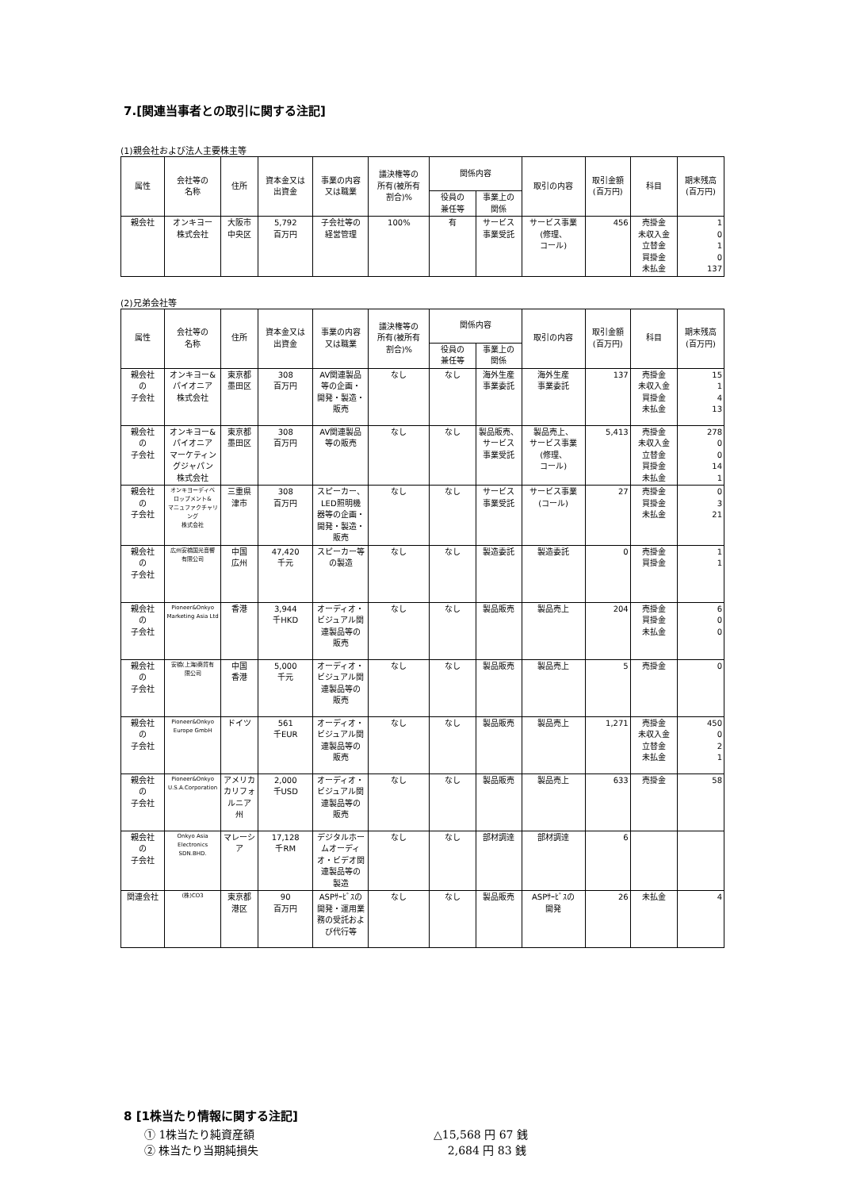7.[関連当事者との取引に関する注記]
(1)親会社および法人主要株主等
| 属性 | 会社等の 名称 | 住所 | 資本金又は 出資金 | 事業の内容 又は職業 | 議決権等の 所有(被所有 割合)% | 関係内容 | | 取引の内容 | 取引金額 (百万円) | 科目 | 期末残高 (百万円) |
| --- | --- | --- | --- | --- | --- | --- | --- | --- | --- | --- | --- |
| | | | | | | 役員の 兼任等 | 事業上の 関係 | | | | |
| 親会社 | オンキヨー 株式会社 | 大阪市 中央区 | 5,792 百万円 | 子会社等の 経営管理 | 100% | 有 | サービス 事業受託 | サービス事業 (修理、 コール) | 456 | 売掛金 未収入金 立替金 買掛金 未払金 | 1 0 1 0 137 |
(2)兄弟会社等
| 属性 | 会社等の 名称 | 住所 | 資本金又は 出資金 | 事業の内容 又は職業 | 議決権等の 所有(被所有 割合)% | 関係内容 | | 取引の内容 | 取引金額 (百万円) | 科目 | 期末残高 (百万円) |
| --- | --- | --- | --- | --- | --- | --- | --- | --- | --- | --- | --- |
| | | | | | | 役員の 兼任等 | 事業上の 関係 | | | | |
| 親会社 の 子会社 | オンキヨー& パイオニア 株式会社 | 東京都 墨田区 | 308 百万円 | AV関連製品 等の企画・ 開発・製造・ 販売 | なし | なし | 海外生産 事業委託 | 海外生産 事業委託 | 137 | 売掛金 未収入金 買掛金 未払金 | 15 1 4 13 |
| 親会社 の 子会社 | オンキヨー& パイオニア マーケティン グジャパン 株式会社 | 東京都 墨田区 | 308 百万円 | AV関連製品 等の販売 | なし | なし | 製品販売、 サービス 事業受託 | 製品売上、 サービス事業 (修理、 コール) | 5,413 | 売掛金 未収入金 立替金 買掛金 未払金 | 278 0 0 14 1 |
| 親会社 の 子会社 | オンキヨーディベ ロップメント& マニュファクチャリ ング 株式会社 | 三重県 津市 | 308 百万円 | スピーカー、 LED照明機 器等の企画・ 開発・製造・ 販売 | なし | なし | サービス 事業受託 | サービス事業 (コール) | 27 | 売掛金 買掛金 未払金 | 0 3 21 |
| 親会社 の 子会社 | 広州安橋国光音響 有限公司 | 中国 広州 | 47,420 千元 | スピーカー等 の製造 | なし | なし | 製造委託 | 製造委託 | 0 | 売掛金 買掛金 | 1 1 |
| 親会社 の 子会社 | Pioneer&Onkyo Marketing Asia Ltd | 香港 | 3,944 千HKD | オーディオ・ ビジュアル関 連製品等の 販売 | なし | なし | 製品販売 | 製品売上 | 204 | 売掛金 買掛金 未払金 | 6 0 0 |
| 親会社 の 子会社 | 安橋(上海)商貿有 限公司 | 中国 香港 | 5,000 千元 | オーディオ・ ビジュアル関 連製品等の 販売 | なし | なし | 製品販売 | 製品売上 | 5 | 売掛金 | 0 |
| 親会社 の 子会社 | Pioneer&Onkyo Europe GmbH | ドイツ | 561 千EUR | オーディオ・ ビジュアル関 連製品等の 販売 | なし | なし | 製品販売 | 製品売上 | 1,271 | 売掛金 未収入金 立替金 未払金 | 450 0 2 1 |
| 親会社 の 子会社 | Pioneer&Onkyo U.S.A.Corporation | アメリカ カリフォ ルニア 州 | 2,000 千USD | オーディオ・ ビジュアル関 連製品等の 販売 | なし | なし | 製品販売 | 製品売上 | 633 | 売掛金 | 58 |
| 親会社 の 子会社 | Onkyo Asia Electronics SDN.BHD. | マレーシ ア | 17,128 千RM | デジタルホー ムオーディ オ・ビデオ関 連製品等の 製造 | なし | なし | 部材調達 | 部材調達 | 6 | | |
| 関連会社 | (株)CO3 | 東京都 港区 | 90 百万円 | ASPｻｰﾋﾞｽの 開発・運用業 務の受託およ び代行等 | なし | なし | 製品販売 | ASPｻｰﾋﾞｽの 開発 | 26 | 未払金 | 4 |
8 [1株当たり情報に関する注記]
① 1株当たり純資産額 △15,568 円 67 銭
② 株当たり当期純損失 2,684 円 83 銭